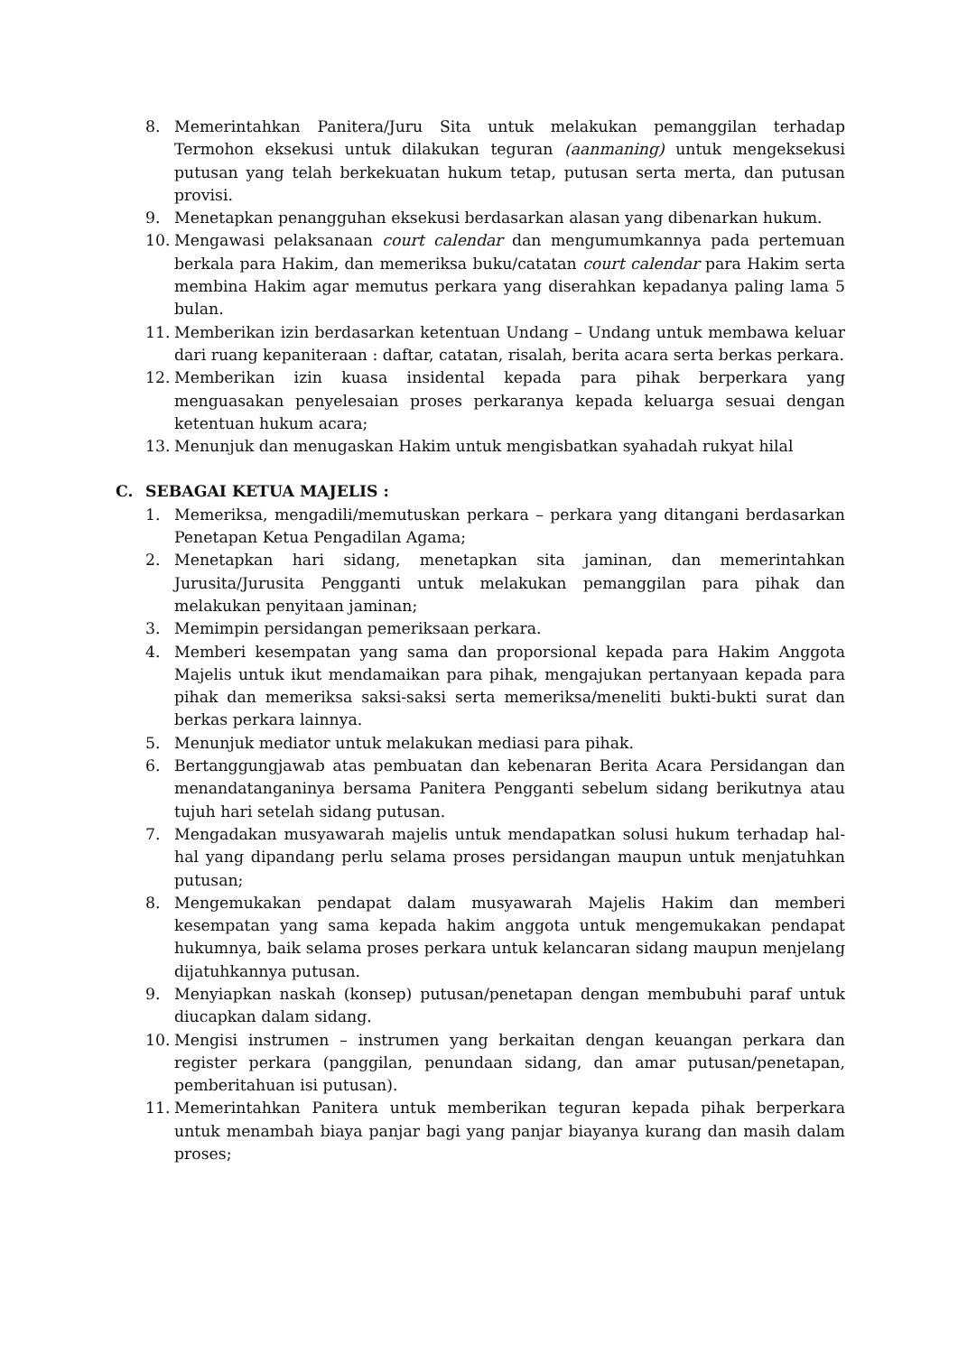8. Memerintahkan Panitera/Juru Sita untuk melakukan pemanggilan terhadap Termohon eksekusi untuk dilakukan teguran (aanmaning) untuk mengeksekusi putusan yang telah berkekuatan hukum tetap, putusan serta merta, dan putusan provisi.
9. Menetapkan penangguhan eksekusi berdasarkan alasan yang dibenarkan hukum.
10. Mengawasi pelaksanaan court calendar dan mengumumkannya pada pertemuan berkala para Hakim, dan memeriksa buku/catatan court calendar para Hakim serta membina Hakim agar memutus perkara yang diserahkan kepadanya paling lama 5 bulan.
11. Memberikan izin berdasarkan ketentuan Undang – Undang untuk membawa keluar dari ruang kepaniteraan : daftar, catatan, risalah, berita acara serta berkas perkara.
12. Memberikan izin kuasa insidental kepada para pihak berperkara yang menguasakan penyelesaian proses perkaranya kepada keluarga sesuai dengan ketentuan hukum acara;
13. Menunjuk dan menugaskan Hakim untuk mengisbatkan syahadah rukyat hilal
C. SEBAGAI KETUA MAJELIS :
1. Memeriksa, mengadili/memutuskan perkara – perkara yang ditangani berdasarkan Penetapan Ketua Pengadilan Agama;
2. Menetapkan hari sidang, menetapkan sita jaminan, dan memerintahkan Jurusita/Jurusita Pengganti untuk melakukan pemanggilan para pihak dan melakukan penyitaan jaminan;
3. Memimpin persidangan pemeriksaan perkara.
4. Memberi kesempatan yang sama dan proporsional kepada para Hakim Anggota Majelis untuk ikut mendamaikan para pihak, mengajukan pertanyaan kepada para pihak dan memeriksa saksi-saksi serta memeriksa/meneliti bukti-bukti surat dan berkas perkara lainnya.
5. Menunjuk mediator untuk melakukan mediasi para pihak.
6. Bertanggungjawab atas pembuatan dan kebenaran Berita Acara Persidangan dan menandatanganinya bersama Panitera Pengganti sebelum sidang berikutnya atau tujuh hari setelah sidang putusan.
7. Mengadakan musyawarah majelis untuk mendapatkan solusi hukum terhadap hal-hal yang dipandang perlu selama proses persidangan maupun untuk menjatuhkan putusan;
8. Mengemukakan pendapat dalam musyawarah Majelis Hakim dan memberi kesempatan yang sama kepada hakim anggota untuk mengemukakan pendapat hukumnya, baik selama proses perkara untuk kelancaran sidang maupun menjelang dijatuhkannya putusan.
9. Menyiapkan naskah (konsep) putusan/penetapan dengan membubuhi paraf untuk diucapkan dalam sidang.
10. Mengisi instrumen – instrumen yang berkaitan dengan keuangan perkara dan register perkara (panggilan, penundaan sidang, dan amar putusan/penetapan, pemberitahuan isi putusan).
11. Memerintahkan Panitera untuk memberikan teguran kepada pihak berperkara untuk menambah biaya panjar bagi yang panjar biayanya kurang dan masih dalam proses;